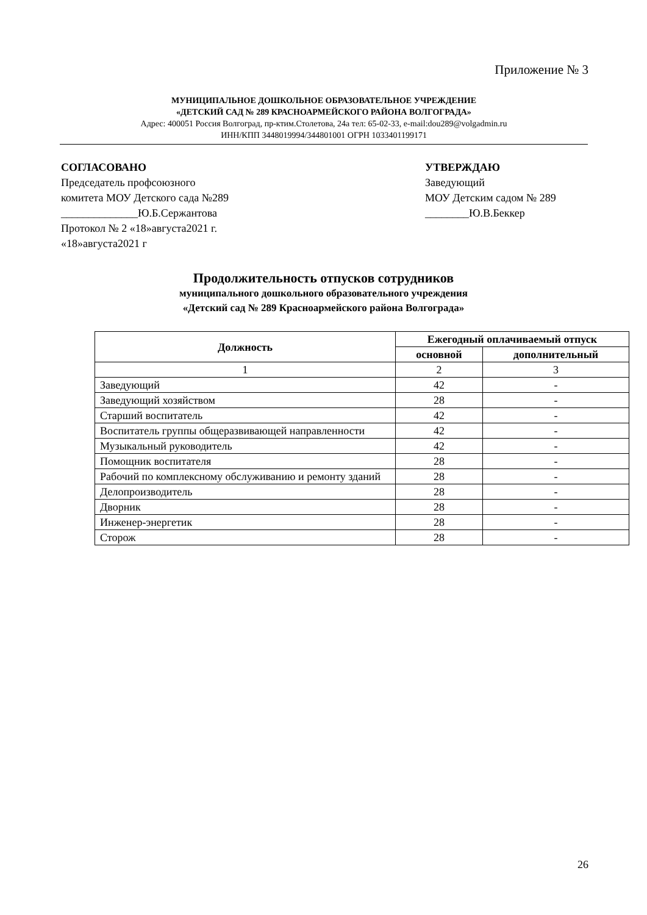Приложение № 3
МУНИЦИПАЛЬНОЕ ДОШКОЛЬНОЕ ОБРАЗОВАТЕЛЬНОЕ УЧРЕЖДЕНИЕ
«ДЕТСКИЙ САД № 289 КРАСНОАРМЕЙСКОГО РАЙОНА ВОЛГОГРАДА»
Адрес: 400051 Россия Волгоград, пр-ктим.Столетова, 24а тел: 65-02-33, e-mail:dou289@volgadmin.ru
ИНН/КПП 3448019994/344801001 ОГРН 1033401199171
СОГЛАСОВАНО
Председатель профсоюзного
комитета МОУ Детского сада №289
______________Ю.Б.Сержантова
Протокол № 2 «18»августа2021 г.
«18»августа2021 г
УТВЕРЖДАЮ
Заведующий
МОУ Детским садом № 289
________Ю.В.Беккер
Продолжительность отпусков сотрудников
муниципального дошкольного образовательного учреждения
«Детский сад № 289 Красноармейского района Волгограда»
| Должность | Ежегодный оплачиваемый отпуск | |
| --- | --- | --- |
| | основной | дополнительный |
| 1 | 2 | 3 |
| Заведующий | 42 | - |
| Заведующий хозяйством | 28 | - |
| Старший воспитатель | 42 | - |
| Воспитатель группы общеразвивающей направленности | 42 | - |
| Музыкальный руководитель | 42 | - |
| Помощник воспитателя | 28 | - |
| Рабочий по комплексному обслуживанию и ремонту зданий | 28 | - |
| Делопроизводитель | 28 | - |
| Дворник | 28 | - |
| Инженер-энергетик | 28 | - |
| Сторож | 28 | - |
26